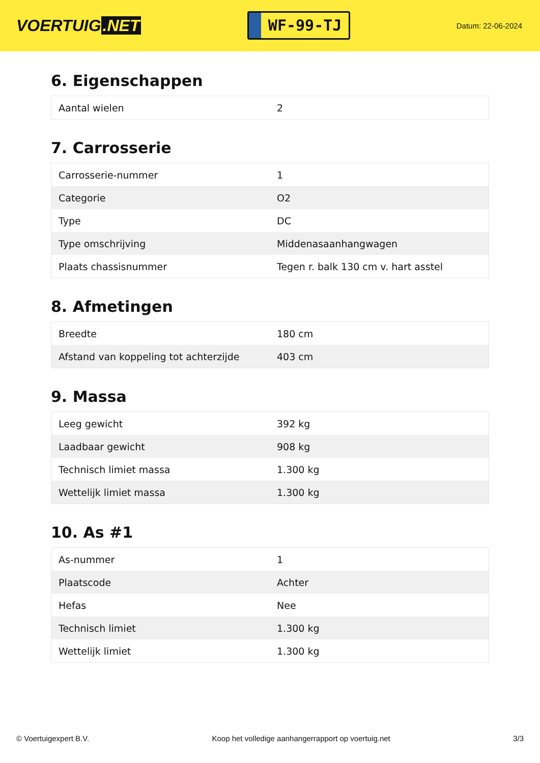VOERTUIG.NET
WF-99-TJ
Datum: 22-06-2024
6. Eigenschappen
| Aantal wielen | 2 |
7. Carrosserie
| Carrosserie-nummer | 1 |
| Categorie | O2 |
| Type | DC |
| Type omschrijving | Middenasaanhangwagen |
| Plaats chassisnummer | Tegen r. balk 130 cm v. hart asstel |
8. Afmetingen
| Breedte | 180 cm |
| Afstand van koppeling tot achterzijde | 403 cm |
9. Massa
| Leeg gewicht | 392 kg |
| Laadbaar gewicht | 908 kg |
| Technisch limiet massa | 1.300 kg |
| Wettelijk limiet massa | 1.300 kg |
10. As #1
| As-nummer | 1 |
| Plaatscode | Achter |
| Hefas | Nee |
| Technisch limiet | 1.300 kg |
| Wettelijk limiet | 1.300 kg |
© Voertuigexpert B.V. Koop het volledige aanhangerrapport op voertuig.net 3/3